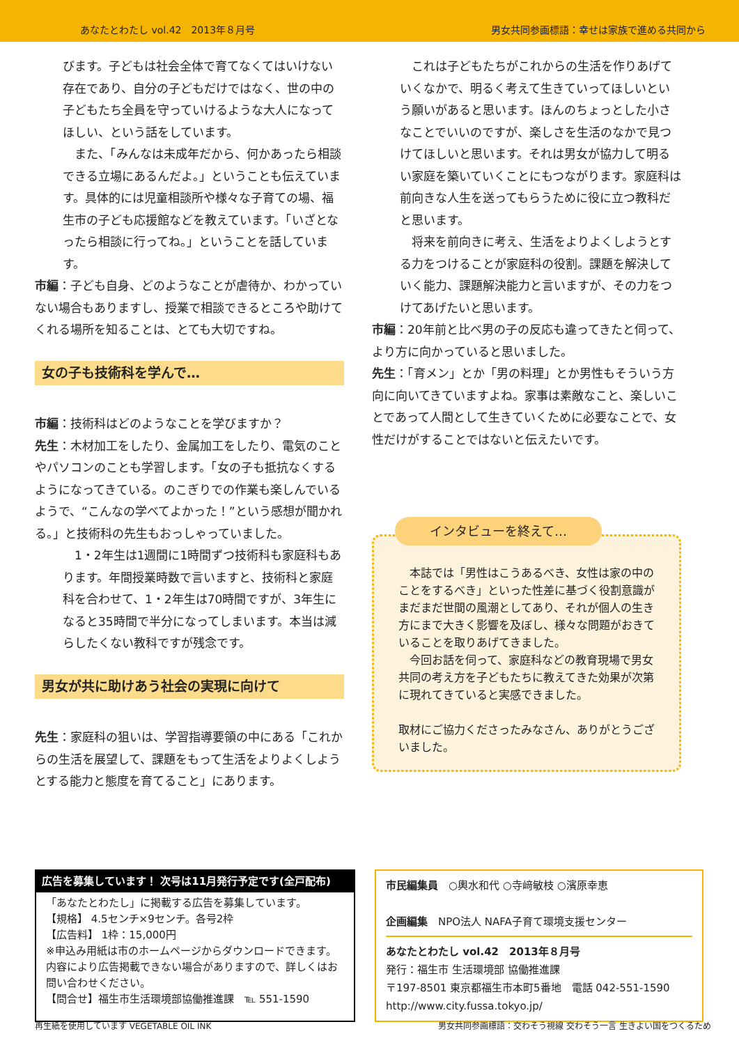あなたとわたし vol.42　2013年８月号 男女共同参画標語：幸せは家族で進める共同から
びます。子どもは社会全体で育てなくてはいけない存在であり、自分の子どもだけではなく、世の中の子どもたち全員を守っていけるような大人になってほしい、という話をしています。
　また、「みんなは未成年だから、何かあったら相談できる立場にあるんだよ。」ということも伝えています。具体的には児童相談所や様々な子育ての場、福生市の子ども応援館などを教えています。「いざとなったら相談に行ってね。」ということを話しています。
市編：子ども自身、どのようなことが虐待か、わかっていない場合もありますし、授業で相談できるところや助けてくれる場所を知ることは、とても大切ですね。
女の子も技術科を学んで…
市編：技術科はどのようなことを学びますか？
先生：木材加工をしたり、金属加工をしたり、電気のことやパソコンのことも学習します。「女の子も抵抗なくするようになってきている。のこぎりでの作業も楽しんでいるようで、“こんなの学べてよかった！”という感想が聞かれる。」と技術科の先生もおっしゃっていました。
　1・2年生は1週間に1時間ずつ技術科も家庭科もあります。年間授業時数で言いますと、技術科と家庭科を合わせて、1・2年生は70時間ですが、3年生になると35時間で半分になってしまいます。本当は減らしたくない教科ですが残念です。
男女が共に助けあう社会の実現に向けて
先生：家庭科の狙いは、学習指導要領の中にある「これからの生活を展望して、課題をもって生活をよりよくしようとする能力と態度を育てること」にあります。
　これは子どもたちがこれからの生活を作りあげていくなかで、明るく考えて生きていってほしいという願いがあると思います。ほんのちょっとした小さなことでいいのですが、楽しさを生活のなかで見つけてほしいと思います。それは男女が協力して明るい家庭を築いていくことにもつながります。家庭科は前向きな人生を送ってもらうために役に立つ教科だと思います。
　将来を前向きに考え、生活をよりよくしようとする力をつけることが家庭科の役割。課題を解決していく能力、課題解決能力と言いますが、その力をつけてあげたいと思います。
市編：20年前と比べ男の子の反応も違ってきたと伺って、より方に向かっていると思いました。
先生：「育メン」とか「男の料理」とか男性もそういう方向に向いてきていますよね。家事は素敵なこと、楽しいことであって人間として生きていくために必要なことで、女性だけがすることではないと伝えたいです。
インタビューを終えて…
　本誌では「男性はこうあるべき、女性は家の中のことをするべき」といった性差に基づく役割意識がまだまだ世間の風潮としてあり、それが個人の生き方にまで大きく影響を及ぼし、様々な問題がおきていることを取りあげてきました。
　今回お話を伺って、家庭科などの教育現場で男女共同の考え方を子どもたちに教えてきた効果が次第に現れてきていると実感できました。
取材にご協力くださったみなさん、ありがとうございました。
広告を募集しています！ 次号は11月発行予定です(全戸配布)
「あなたとわたし」に掲載する広告を募集しています。
【規格】 4.5センチ×9センチ。各号2枠
【広告料】 1枠：15,000円
※申込み用紙は市のホームページからダウンロードできます。内容により広告掲載できない場合がありますので、詳しくはお問い合わせください。
【問合せ】福生市生活環境部協働推進課　℡ 551-1590
市民編集員　○輿水和代 ○寺﨑敏枝 ○濱原幸恵
企画編集　NPO法人 NAFA子育て環境支援センター
あなたとわたし vol.42　2013年８月号
発行：福生市 生活環境部 協働推進課
〒197-8501 東京都福生市本町5番地　電話 042-551-1590
http://www.city.fussa.tokyo.jp/
再生紙を使用しています VEGETABLE OIL INK 男女共同参画標語：交わそう視線 交わそう一言 生きよい国をつくるため